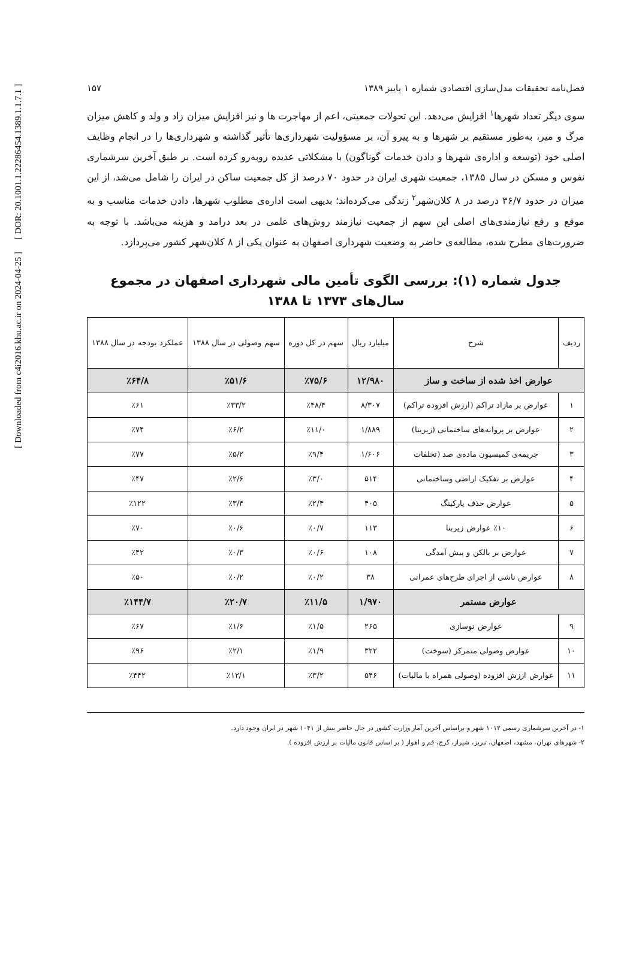[ DOR: 20.1001.1.22286454.1389.1.1.7.1 ]
[ Downloaded from c4i2016.khu.ac.ir on 2024-04-25 ]
فصل‌نامه تحقیقات مدل‌سازی اقتصادی شماره ۱ پاییز ۱۳۸۹ ۱۵۷
سوی دیگر تعداد شهرها<sup>۱</sup> افزایش می‌دهد. این تحولات جمعیتی، اعم از مهاجرت ها و نیز افزایش میزان زاد و ولد و کاهش میزان مرگ و میر، به‌طور مستقیم بر شهرها و به پیرو آن، بر مسؤولیت شهرداری‌ها تأثیر گذاشته و شهرداری‌ها را در انجام وظایف اصلی خود (توسعه و اداره‌ی شهرها و دادن خدمات گوناگون) با مشکلاتی عدیده روبه‌رو کرده است. بر طبق آخرین سرشماری نفوس و مسکن در سال ۱۳۸۵، جمعیت شهری ایران در حدود ۷۰ درصد از کل جمعیت ساکن در ایران را شامل می‌شد، از این میزان در حدود ۳۶/۷ درصد در ۸ کلان‌شهر<sup>۲</sup> زندگی می‌کرده‌اند؛ بدیهی است اداره‌ی مطلوب شهرها، دادن خدمات مناسب و به موقع و رفع نیازمندی‌های اصلی این سهم از جمعیت نیازمند روش‌های علمی در بعد درامد و هزینه می‌باشد. با توجه به ضرورت‌های مطرح شده، مطالعه‌ی حاضر به وضعیت شهرداری اصفهان به عنوان یکی از ۸ کلان‌شهر کشور می‌پردازد.
جدول شماره (۱): بررسی الگوی تأمین مالی شهرداری اصفهان در مجموع سال‌های ۱۳۷۳ تا ۱۳۸۸
| ردیف | شرح | میلیارد ریال | سهم در کل دوره | سهم وصولی در سال ۱۳۸۸ | عملکرد بودجه در سال ۱۳۸۸ |
| --- | --- | --- | --- | --- | --- |
| عوارض اخذ شده از ساخت و ساز | | ۱۲/۹۸۰ | ٪۷۵/۶ | ٪۵۱/۶ | ٪۶۴/۸ |
| ۱ | عوارض بر مازاد تراکم (ارزش افزوده تراکم) | ۸/۳۰۷ | ٪۴۸/۴ | ٪۳۳/۲ | ٪۶۱ |
| ۲ | عوارض بر پروانه‌های ساختمانی (زیربنا) | ۱/۸۸۹ | ٪۱۱/۰ | ٪۶/۲ | ٪۷۴ |
| ۳ | جریمه‌ی کمیسیون ماده‌ی صد (تخلفات | ۱/۶۰۶ | ٪۹/۴ | ٪۵/۲ | ٪۷۷ |
| ۴ | عوارض بر تفکیک اراضی وساختمانی | ۵۱۴ | ٪۳/۰ | ٪۲/۶ | ٪۴۷ |
| ۵ | عوارض حذف پارکینگ | ۴۰۵ | ٪۲/۴ | ٪۳/۴ | ٪۱۲۲ |
| ۶ | ٪۱۰ عوارض زیربنا | ۱۱۳ | ٪۰/۷ | ٪۰/۶ | ٪۷۰ |
| ۷ | عوارض بر بالکن و پیش آمدگی | ۱۰۸ | ٪۰/۶ | ٪۰/۳ | ٪۴۲ |
| ۸ | عوارض ناشی از اجرای طرح‌های عمرانی | ۳۸ | ٪۰/۲ | ٪۰/۲ | ٪۵۰ |
| عوارض مستمر | | ۱/۹۷۰ | ٪۱۱/۵ | ٪۲۰/۷ | ٪۱۴۴/۷ |
| ۹ | عوارض نوسازی | ۲۶۵ | ٪۱/۵ | ٪۱/۶ | ٪۶۷ |
| ۱۰ | عوارض وصولی متمرکز (سوخت) | ۳۲۲ | ٪۱/۹ | ٪۲/۱ | ٪۹۶ |
| ۱۱ | عوارض ارزش افزوده (وصولی همراه با مالیات) | ۵۴۶ | ٪۳/۲ | ٪۱۲/۱ | ٪۴۴۲ |
۱- در آخرین سرشماری رسمی ۱۰۱۲ شهر و براساس آخرین آمار وزارت کشور در حال حاضر بیش از ۱۰۴۱ شهر در ایران وجود دارد.
۲- شهرهای تهران، مشهد، اصفهان، تبریز، شیراز، کرج، قم و اهواز ( بر اساس قانون مالیات بر ارزش افزوده ).